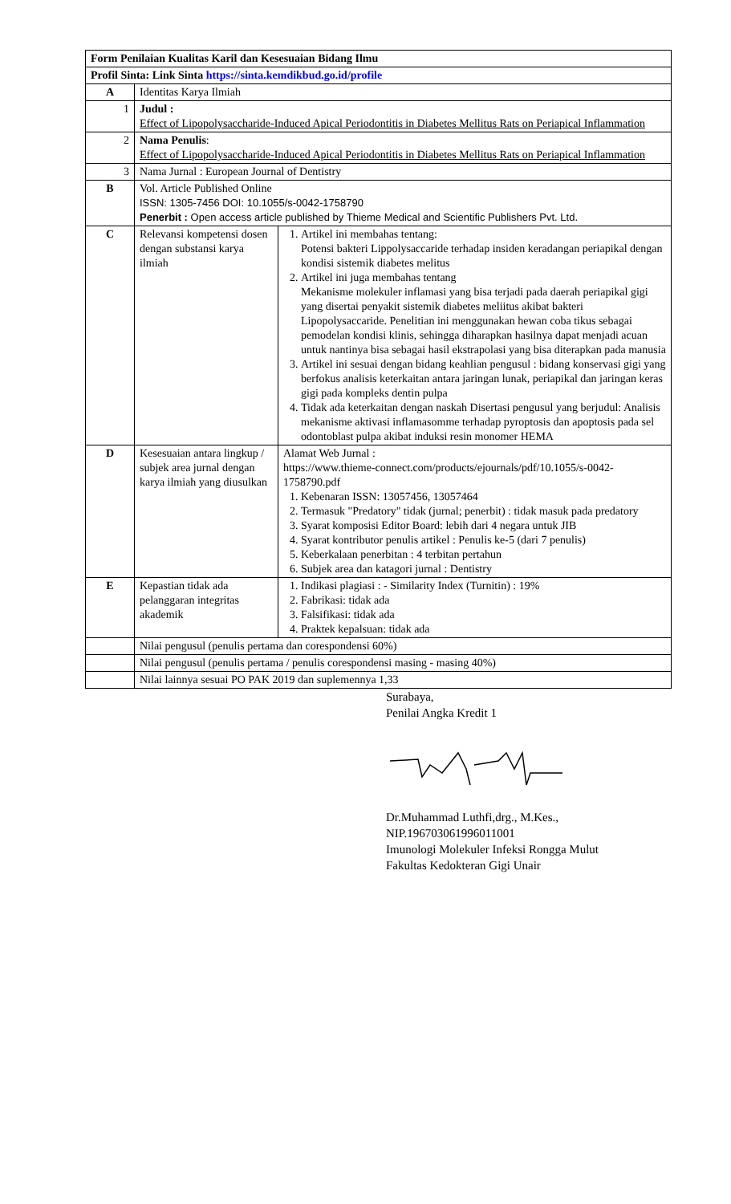| Form Penilaian Kualitas Karil dan Kesesuaian Bidang Ilmu | | |
| Profil Sinta: Link Sinta https://sinta.kemdikbud.go.id/profile | | |
| A | Identitas Karya Ilmiah | |
| 1 | Judul : Effect of Lipopolysaccharide-Induced Apical Periodontitis in Diabetes Mellitus Rats on Periapical Inflammation | |
| 2 | Nama Penulis : Effect of Lipopolysaccharide-Induced Apical Periodontitis in Diabetes Mellitus Rats on Periapical Inflammation | |
| 3 | Nama Jurnal : European Journal of Dentistry | |
| B | Vol. Article Published Online ISSN: 1305-7456 DOI: 10.1055/s-0042-1758790 Penerbit : Open access article published by Thieme Medical and Scientific Publishers Pvt. Ltd. | |
| C | Relevansi kompetensi dosen dengan substansi karya ilmiah | 1. Artikel ini membahas tentang: Potensi bakteri Lippolysaccaride terhadap insiden keradangan periapikal dengan kondisi sistemik diabetes melitus 2. Artikel ini juga membahas tentang Mekanisme molekuler inflamasi yang bisa terjadi pada daerah periapikal gigi yang disertai penyakit sistemik diabetes meliitus akibat bakteri Lipopolysaccaride. Penelitian ini menggunakan hewan coba tikus sebagai pemodelan kondisi klinis, sehingga diharapkan hasilnya dapat menjadi acuan untuk nantinya bisa sebagai hasil ekstrapolasi yang bisa diterapkan pada manusia 3. Artikel ini sesuai dengan bidang keahlian pengusul : bidang konservasi gigi yang berfokus analisis keterkaitan antara jaringan lunak, periapikal dan jaringan keras gigi pada kompleks dentin pulpa 4. Tidak ada keterkaitan dengan naskah Disertasi pengusul yang berjudul: Analisis mekanisme aktivasi inflamasomme terhadap pyroptosis dan apoptosis pada sel odontoblast pulpa akibat induksi resin monomer HEMA |
| D | Kesesuaian antara lingkup / subjek area jurnal dengan karya ilmiah yang diusulkan | Alamat Web Jurnal : https://www.thieme-connect.com/products/ejournals/pdf/10.1055/s-0042-1758790.pdf 1. Kebenaran ISSN: 13057456, 13057464 2. Termasuk "Predatory" tidak (jurnal; penerbit) : tidak masuk pada predatory 3. Syarat komposisi Editor Board: lebih dari 4 negara untuk JIB 4. Syarat kontributor penulis artikel : Penulis ke-5 (dari 7 penulis) 5. Keberkalaan penerbitan : 4 terbitan pertahun 6. Subjek area dan katagori jurnal : Dentistry |
| E | Kepastian tidak ada pelanggaran integritas akademik | 1. Indikasi plagiasi : - Similarity Index (Turnitin) : 19% 2. Fabrikasi: tidak ada 3. Falsifikasi: tidak ada 4. Praktek kepalsuan: tidak ada |
| | Nilai pengusul (penulis pertama dan corespondensi 60%) | |
| | Nilai pengusul (penulis pertama / penulis corespondensi masing - masing 40%) | |
| | Nilai lainnya sesuai PO PAK 2019 dan suplemennya 1,33 | |
Surabaya,
Penilai Angka Kredit 1
Dr.Muhammad Luthfi,drg., M.Kes.,
NIP.196703061996011001
Imunologi Molekuler Infeksi Rongga Mulut
Fakultas Kedokteran Gigi Unair